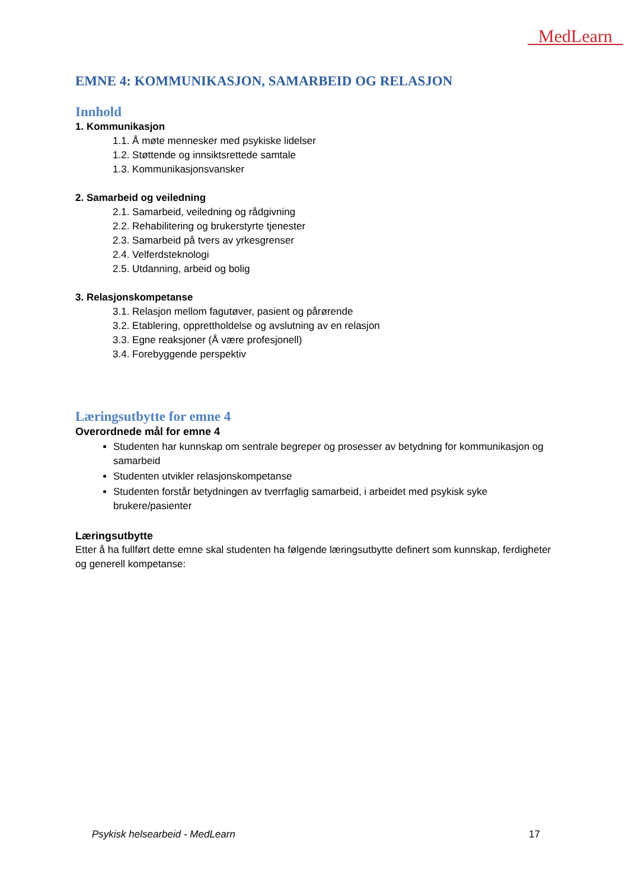MedLearn
EMNE 4: KOMMUNIKASJON, SAMARBEID OG RELASJON
Innhold
1. Kommunikasjon
1.1. Å møte mennesker med psykiske lidelser
1.2. Støttende og innsiktsrettede samtale
1.3. Kommunikasjonsvansker
2. Samarbeid og veiledning
2.1. Samarbeid, veiledning og rådgivning
2.2. Rehabilitering og brukerstyrte tjenester
2.3. Samarbeid på tvers av yrkesgrenser
2.4. Velferdsteknologi
2.5. Utdanning, arbeid og bolig
3. Relasjonskompetanse
3.1. Relasjon mellom fagutøver, pasient og pårørende
3.2. Etablering, opprettholdelse og avslutning av en relasjon
3.3. Egne reaksjoner (Å være profesjonell)
3.4. Forebyggende perspektiv
Læringsutbytte for emne 4
Overordnede mål for emne 4
Studenten har kunnskap om sentrale begreper og prosesser av betydning for kommunikasjon og samarbeid
Studenten utvikler relasjonskompetanse
Studenten forstår betydningen av tverrfaglig samarbeid, i arbeidet med psykisk syke brukere/pasienter
Læringsutbytte
Etter å ha fullført dette emne skal studenten ha følgende læringsutbytte definert som kunnskap, ferdigheter og generell kompetanse:
Psykisk helsearbeid - MedLearn 17